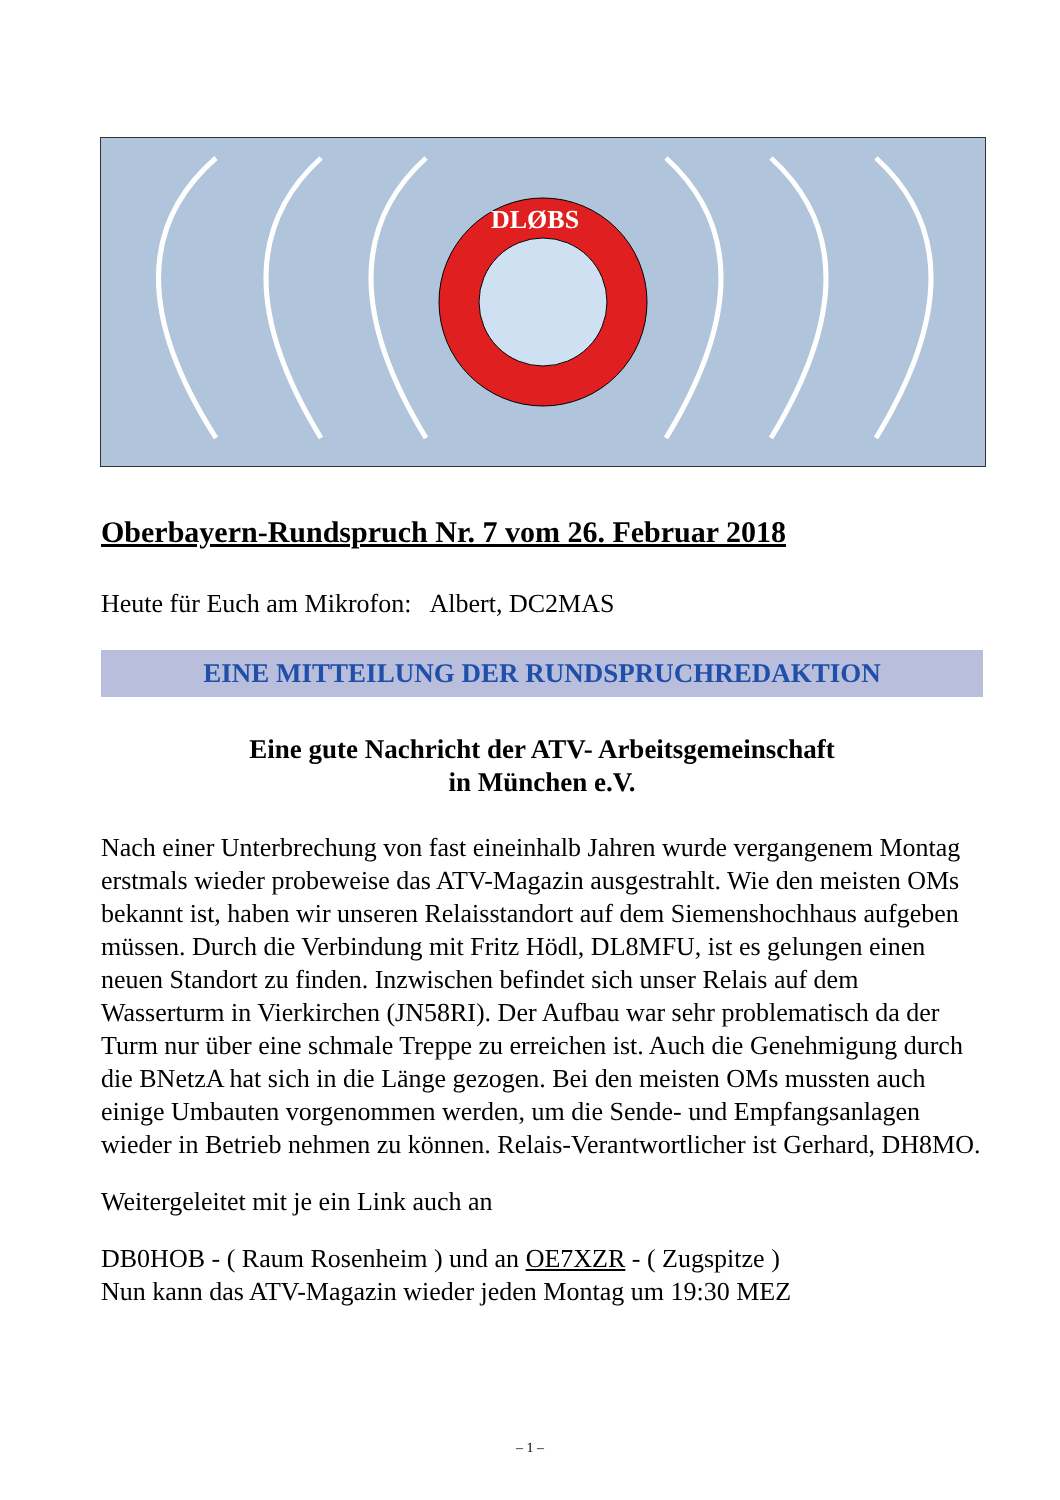DLØBS
Oberbayern-Rundspruch Nr. 7 vom 26. Februar 2018
Heute für Euch am Mikrofon: Albert, DC2MAS
EINE MITTEILUNG DER RUNDSPRUCHREDAKTION
Eine gute Nachricht der ATV- Arbeitsgemeinschaft
in München e.V.
Nach einer Unterbrechung von fast eineinhalb Jahren wurde vergangenem Montag erstmals wieder probeweise das ATV-Magazin ausgestrahlt. Wie den meisten OMs bekannt ist, haben wir unseren Relaisstandort auf dem Siemenshochhaus aufgeben müssen. Durch die Verbindung mit Fritz Hödl, DL8MFU, ist es gelungen einen neuen Standort zu finden. Inzwischen befindet sich unser Relais auf dem Wasserturm in Vierkirchen (JN58RI). Der Aufbau war sehr problematisch da der Turm nur über eine schmale Treppe zu erreichen ist. Auch die Genehmigung durch die BNetzA hat sich in die Länge gezogen. Bei den meisten OMs mussten auch einige Umbauten vorgenommen werden, um die Sende- und Empfangsanlagen wieder in Betrieb nehmen zu können. Relais-Verantwortlicher ist Gerhard, DH8MO.
Weitergeleitet mit je ein Link auch an
DB0HOB - ( Raum Rosenheim ) und an OE7XZR - ( Zugspitze )
Nun kann das ATV-Magazin wieder jeden Montag um 19:30 MEZ
– 1 –